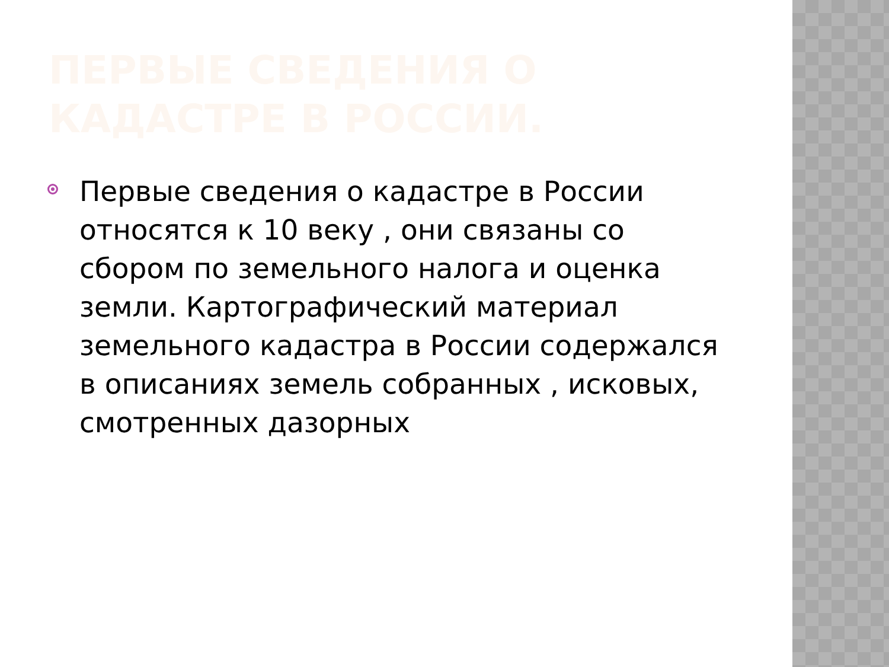ПЕРВЫЕ СВЕДЕНИЯ О КАДАСТРЕ В РОССИИ.
Первые сведения о кадастре в России относятся к 10 веку , они связаны со сбором по земельного налога и оценка земли. Картографический материал земельного кадастра в России содержался в описаниях земель собранных , исковых, смотренных дазорных